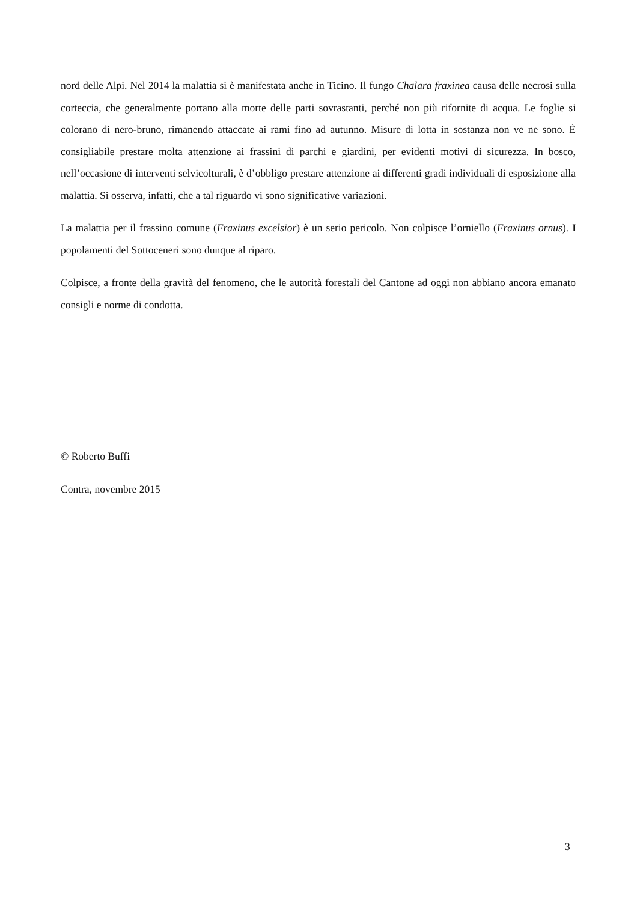nord delle Alpi. Nel 2014 la malattia si è manifestata anche in Ticino. Il fungo Chalara fraxinea causa delle necrosi sulla corteccia, che generalmente portano alla morte delle parti sovrastanti, perché non più rifornite di acqua. Le foglie si colorano di nero-bruno, rimanendo attaccate ai rami fino ad autunno. Misure di lotta in sostanza non ve ne sono. È consigliabile prestare molta attenzione ai frassini di parchi e giardini, per evidenti motivi di sicurezza. In bosco, nell’occasione di interventi selvicolturali, è d’obbligo prestare attenzione ai differenti gradi individuali di esposizione alla malattia. Si osserva, infatti, che a tal riguardo vi sono significative variazioni.
La malattia per il frassino comune (Fraxinus excelsior) è un serio pericolo. Non colpisce l’orniello (Fraxinus ornus). I popolamenti del Sottoceneri sono dunque al riparo.
Colpisce, a fronte della gravità del fenomeno, che le autorità forestali del Cantone ad oggi non abbiano ancora emanato consigli e norme di condotta.
© Roberto Buffi
Contra, novembre 2015
3